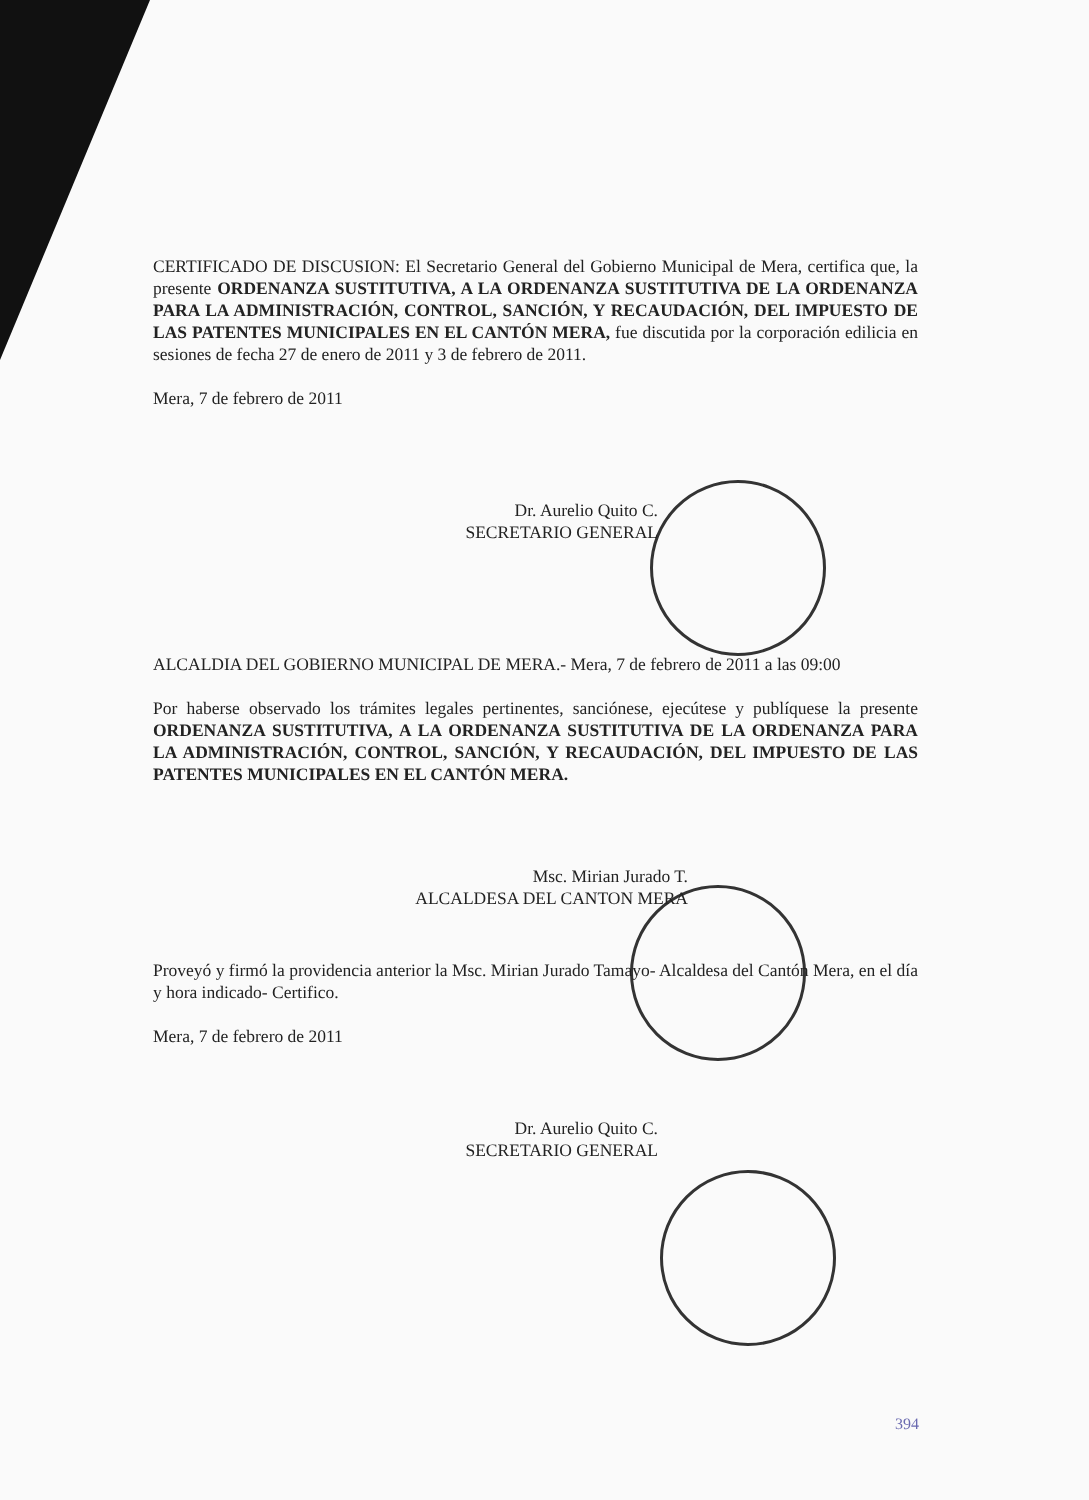CERTIFICADO DE DISCUSION: El Secretario General del Gobierno Municipal de Mera, certifica que, la presente ORDENANZA SUSTITUTIVA, A LA ORDENANZA SUSTITUTIVA DE LA ORDENANZA PARA LA ADMINISTRACIÓN, CONTROL, SANCIÓN, Y RECAUDACIÓN, DEL IMPUESTO DE LAS PATENTES MUNICIPALES EN EL CANTÓN MERA, fue discutida por la corporación edilicia en sesiones de fecha 27 de enero de 2011 y 3 de febrero de 2011.
Mera, 7 de febrero de 2011
Dr. Aurelio Quito C.
SECRETARIO GENERAL
ALCALDIA DEL GOBIERNO MUNICIPAL DE MERA.- Mera, 7 de febrero de 2011 a las 09:00
Por haberse observado los trámites legales pertinentes, sanciónese, ejecútese y publíquese la presente ORDENANZA SUSTITUTIVA, A LA ORDENANZA SUSTITUTIVA DE LA ORDENANZA PARA LA ADMINISTRACIÓN, CONTROL, SANCIÓN, Y RECAUDACIÓN, DEL IMPUESTO DE LAS PATENTES MUNICIPALES EN EL CANTÓN MERA.
Msc. Mirian Jurado T.
ALCALDESA DEL CANTON MERA
Proveyó y firmó la providencia anterior la Msc. Mirian Jurado Tamayo- Alcaldesa del Cantón Mera, en el día y hora indicado- Certifico.
Mera, 7 de febrero de 2011
Dr. Aurelio Quito C.
SECRETARIO GENERAL
394